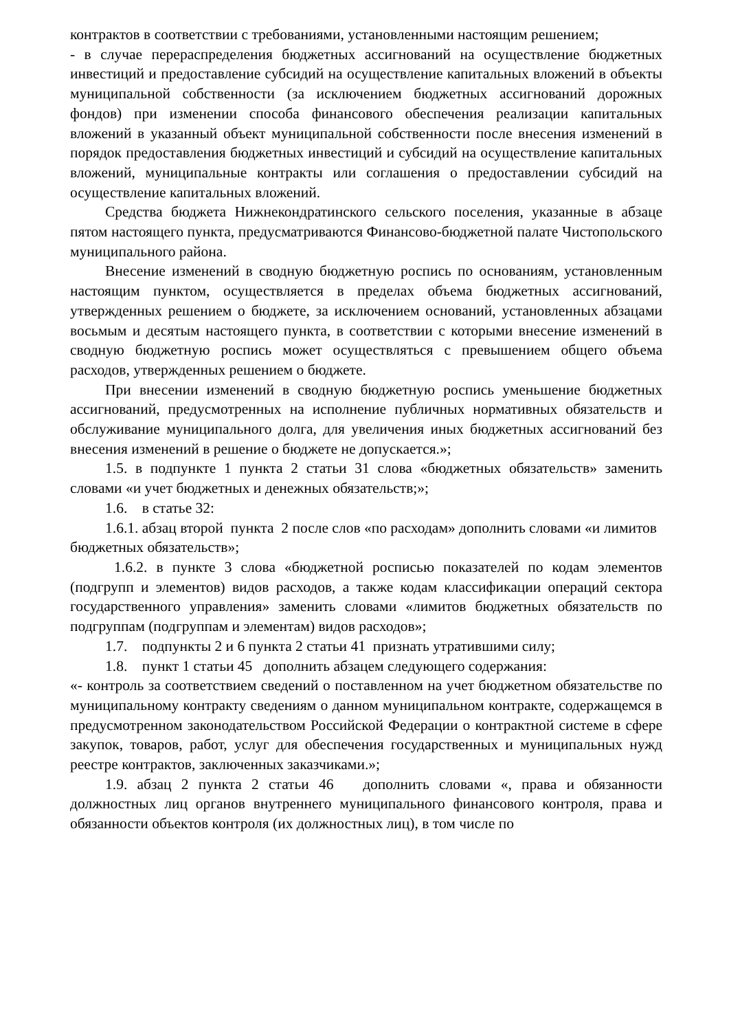контрактов в соответствии с требованиями, установленными настоящим решением;
- в случае перераспределения бюджетных ассигнований на осуществление бюджетных инвестиций и предоставление субсидий на осуществление капитальных вложений в объекты муниципальной собственности (за исключением бюджетных ассигнований дорожных фондов) при изменении способа финансового обеспечения реализации капитальных вложений в указанный объект муниципальной собственности после внесения изменений в порядок предоставления бюджетных инвестиций и субсидий на осуществление капитальных вложений, муниципальные контракты или соглашения о предоставлении субсидий на осуществление капитальных вложений.
Средства бюджета Нижнекондратинского сельского поселения, указанные в абзаце пятом настоящего пункта, предусматриваются Финансово-бюджетной палате Чистопольского муниципального района.
Внесение изменений в сводную бюджетную роспись по основаниям, установленным настоящим пунктом, осуществляется в пределах объема бюджетных ассигнований, утвержденных решением о бюджете, за исключением оснований, установленных абзацами восьмым и десятым настоящего пункта, в соответствии с которыми внесение изменений в сводную бюджетную роспись может осуществляться с превышением общего объема расходов, утвержденных решением о бюджете.
При внесении изменений в сводную бюджетную роспись уменьшение бюджетных ассигнований, предусмотренных на исполнение публичных нормативных обязательств и обслуживание муниципального долга, для увеличения иных бюджетных ассигнований без внесения изменений в решение о бюджете не допускается.»;
1.5. в подпункте 1 пункта 2 статьи 31 слова «бюджетных обязательств» заменить словами «и учет бюджетных и денежных обязательств;»;
1.6. в статье 32:
1.6.1. абзац второй пункта 2 после слов «по расходам» дополнить словами «и лимитов бюджетных обязательств»;
1.6.2. в пункте 3 слова «бюджетной росписью показателей по кодам элементов (подгрупп и элементов) видов расходов, а также кодам классификации операций сектора государственного управления» заменить словами «лимитов бюджетных обязательств по подгруппам (подгруппам и элементам) видов расходов»;
1.7. подпункты 2 и 6 пункта 2 статьи 41 признать утратившими силу;
1.8. пункт 1 статьи 45 дополнить абзацем следующего содержания:
«- контроль за соответствием сведений о поставленном на учет бюджетном обязательстве по муниципальному контракту сведениям о данном муниципальном контракте, содержащемся в предусмотренном законодательством Российской Федерации о контрактной системе в сфере закупок, товаров, работ, услуг для обеспечения государственных и муниципальных нужд реестре контрактов, заключенных заказчиками.»;
1.9. абзац 2 пункта 2 статьи 46 дополнить словами «, права и обязанности должностных лиц органов внутреннего муниципального финансового контроля, права и обязанности объектов контроля (их должностных лиц), в том числе по